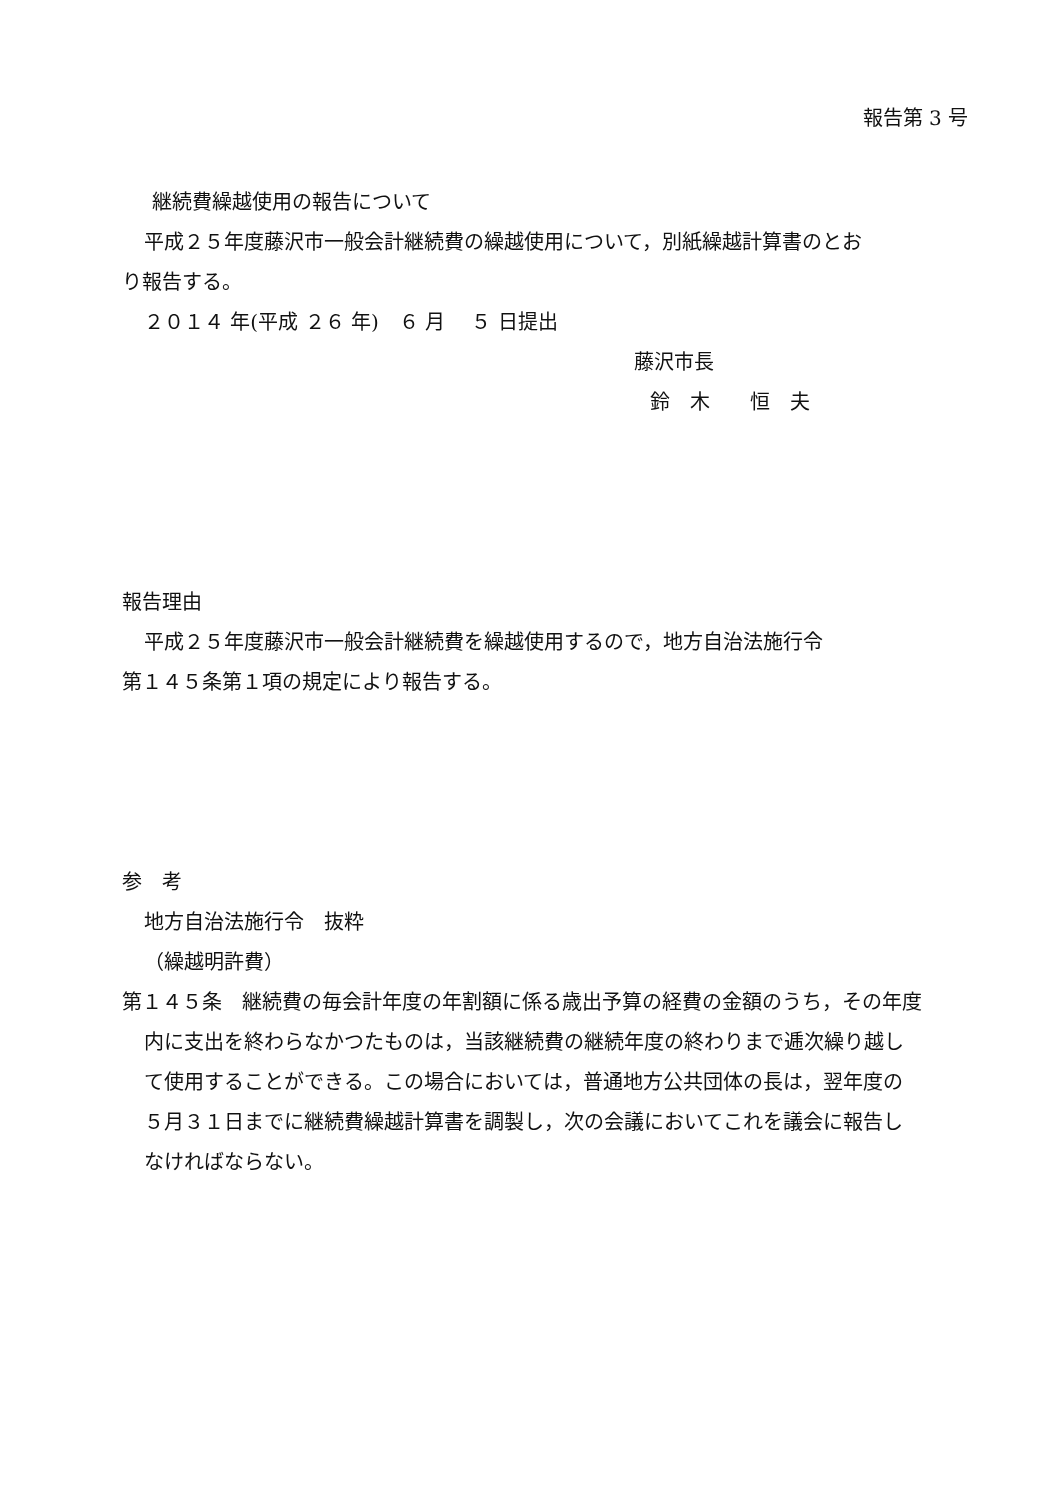報告第 3 号
継続費繰越使用の報告について
平成２５年度藤沢市一般会計継続費の繰越使用について，別紙繰越計算書のとお
り報告する。
２０１４ 年(平成 ２６ 年)　６ 月　 ５ 日提出
藤沢市長
鈴　木　　恒　夫
報告理由
平成２５年度藤沢市一般会計継続費を繰越使用するので，地方自治法施行令
第１４５条第１項の規定により報告する。
参　考
地方自治法施行令　抜粋
（繰越明許費）
第１４５条　継続費の毎会計年度の年割額に係る歳出予算の経費の金額のうち，その年度内に支出を終わらなかつたものは，当該継続費の継続年度の終わりまで逓次繰り越して使用することができる。この場合においては，普通地方公共団体の長は，翌年度の５月３１日までに継続費繰越計算書を調製し，次の会議においてこれを議会に報告しなければならない。